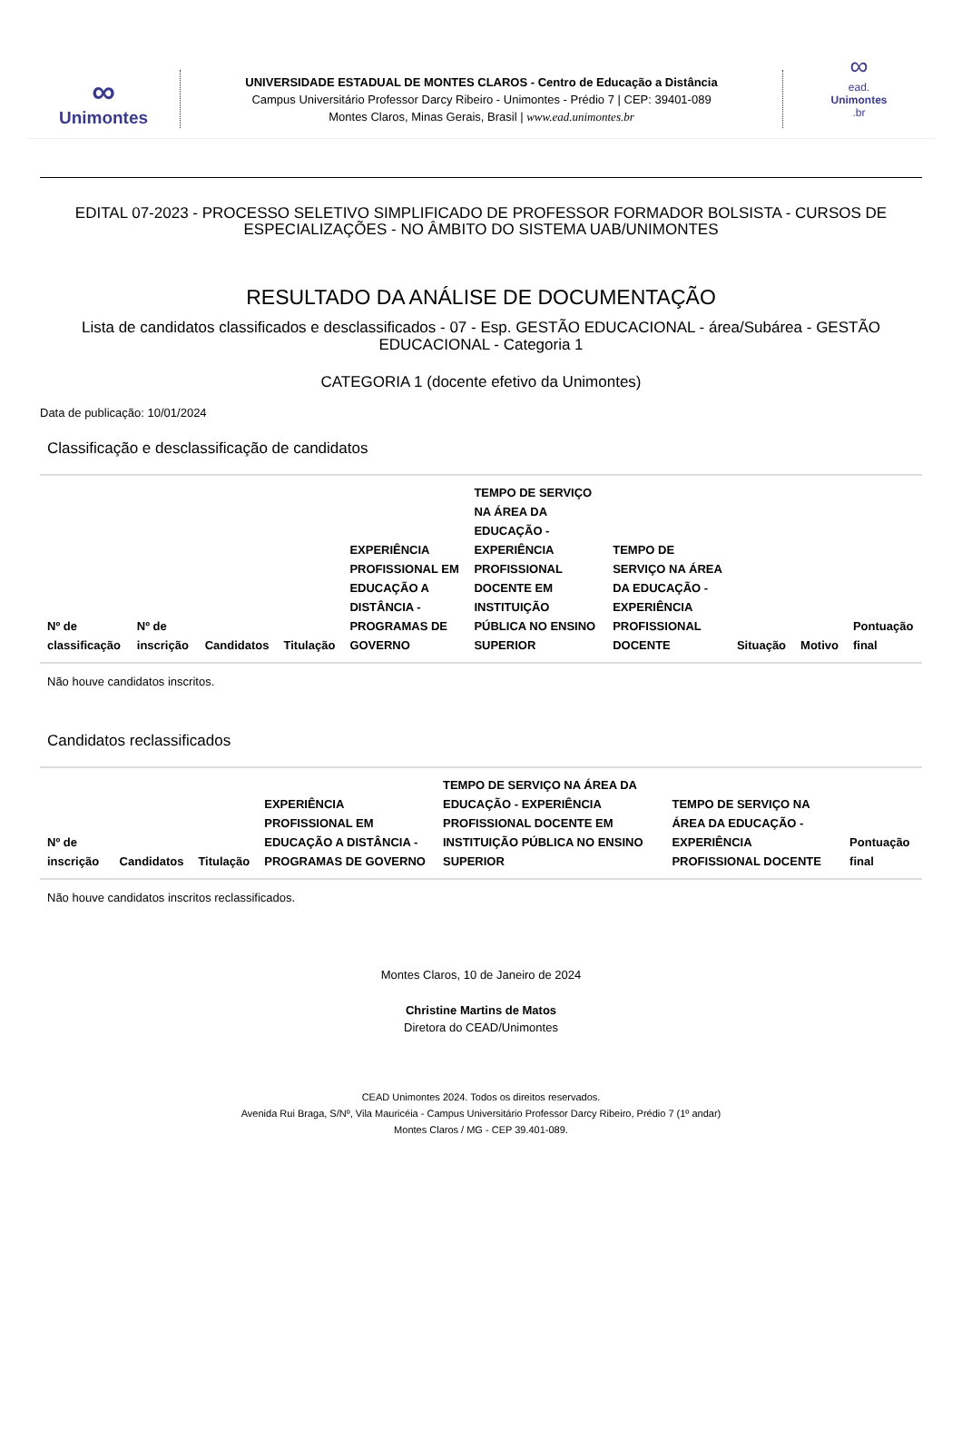∞
Unimontes
UNIVERSIDADE ESTADUAL DE MONTES CLAROS - Centro de Educação a Distância
Campus Universitário Professor Darcy Ribeiro - Unimontes - Prédio 7 | CEP: 39401-089
Montes Claros, Minas Gerais, Brasil | www.ead.unimontes.br
∞
ead.
Unimontes.br
EDITAL 07-2023 - PROCESSO SELETIVO SIMPLIFICADO DE PROFESSOR FORMADOR BOLSISTA - CURSOS DE ESPECIALIZAÇÕES - NO ÂMBITO DO SISTEMA UAB/UNIMONTES
RESULTADO DA ANÁLISE DE DOCUMENTAÇÃO
Lista de candidatos classificados e desclassificados - 07 - Esp. GESTÃO EDUCACIONAL - área/Subárea - GESTÃO EDUCACIONAL - Categoria 1
CATEGORIA 1 (docente efetivo da Unimontes)
Data de publicação: 10/01/2024
Classificação e desclassificação de candidatos
| Nº de classificação | Nº de inscrição | Candidatos | Titulação | EXPERIÊNCIA PROFISSIONAL EM EDUCAÇÃO A DISTÂNCIA - PROGRAMAS DE GOVERNO | TEMPO DE SERVIÇO NA ÁREA DA EDUCAÇÃO - EXPERIÊNCIA PROFISSIONAL DOCENTE EM INSTITUIÇÃO PÚBLICA NO ENSINO SUPERIOR | TEMPO DE SERVIÇO NA ÁREA DA EDUCAÇÃO - EXPERIÊNCIA PROFISSIONAL DOCENTE | Situação | Motivo | Pontuação final |
| --- | --- | --- | --- | --- | --- | --- | --- | --- | --- |
Não houve candidatos inscritos.
Candidatos reclassificados
| Nº de inscrição | Candidatos | Titulação | EXPERIÊNCIA PROFISSIONAL EM EDUCAÇÃO A DISTÂNCIA - PROGRAMAS DE GOVERNO | TEMPO DE SERVIÇO NA ÁREA DA EDUCAÇÃO - EXPERIÊNCIA PROFISSIONAL DOCENTE EM INSTITUIÇÃO PÚBLICA NO ENSINO SUPERIOR | TEMPO DE SERVIÇO NA ÁREA DA EDUCAÇÃO - EXPERIÊNCIA PROFISSIONAL DOCENTE | Pontuação final |
| --- | --- | --- | --- | --- | --- | --- |
Não houve candidatos inscritos reclassificados.
Montes Claros, 10 de Janeiro de 2024
Christine Martins de Matos
Diretora do CEAD/Unimontes
CEAD Unimontes 2024. Todos os direitos reservados.
Avenida Rui Braga, S/Nº, Vila Mauricéia - Campus Universitário Professor Darcy Ribeiro, Prédio 7 (1º andar)
Montes Claros / MG - CEP 39.401-089.